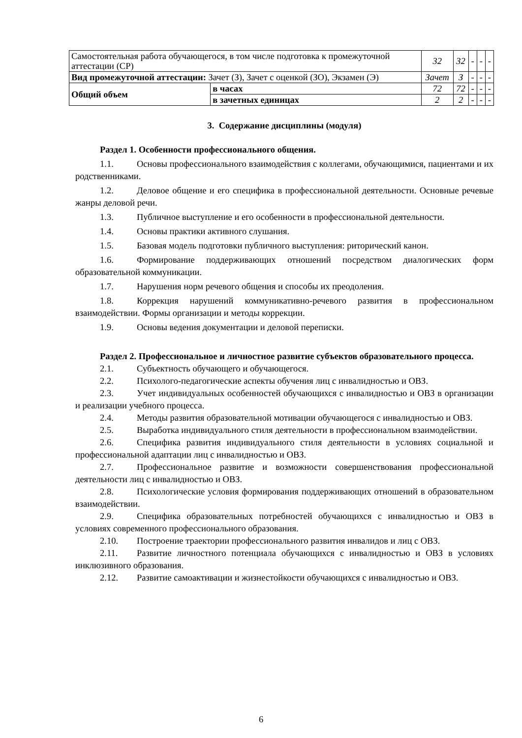| Самостоятельная работа обучающегося, в том числе подготовка к промежуточной аттестации (СР) | | 32 | 32 | - | - | - |
| Вид промежуточной аттестации: Зачет (З), Зачет с оценкой (ЗО), Экзамен (Э) | | Зачет | З | - | - | - |
| Общий объем | в часах | 72 | 72 | - | - | - |
| | в зачетных единицах | 2 | 2 | - | - | - |
3. Содержание дисциплины (модуля)
Раздел 1. Особенности профессионального общения.
1.1. Основы профессионального взаимодействия с коллегами, обучающимися, пациентами и их родственниками.
1.2. Деловое общение и его специфика в профессиональной деятельности. Основные речевые жанры деловой речи.
1.3. Публичное выступление и его особенности в профессиональной деятельности.
1.4. Основы практики активного слушания.
1.5. Базовая модель подготовки публичного выступления: риторический канон.
1.6. Формирование поддерживающих отношений посредством диалогических форм образовательной коммуникации.
1.7. Нарушения норм речевого общения и способы их преодоления.
1.8. Коррекция нарушений коммуникативно-речевого развития в профессиональном взаимодействии. Формы организации и методы коррекции.
1.9. Основы ведения документации и деловой переписки.
Раздел 2. Профессиональное и личностное развитие субъектов образовательного процесса.
2.1. Субъектность обучающего и обучающегося.
2.2. Психолого-педагогические аспекты обучения лиц с инвалидностью и ОВЗ.
2.3. Учет индивидуальных особенностей обучающихся с инвалидностью и ОВЗ в организации и реализации учебного процесса.
2.4. Методы развития образовательной мотивации обучающегося с инвалидностью и ОВЗ.
2.5. Выработка индивидуального стиля деятельности в профессиональном взаимодействии.
2.6. Специфика развития индивидуального стиля деятельности в условиях социальной и профессиональной адаптации лиц с инвалидностью и ОВЗ.
2.7. Профессиональное развитие и возможности совершенствования профессиональной деятельности лиц с инвалидностью и ОВЗ.
2.8. Психологические условия формирования поддерживающих отношений в образовательном взаимодействии.
2.9. Специфика образовательных потребностей обучающихся с инвалидностью и ОВЗ в условиях современного профессионального образования.
2.10. Построение траектории профессионального развития инвалидов и лиц с ОВЗ.
2.11. Развитие личностного потенциала обучающихся с инвалидностью и ОВЗ в условиях инклюзивного образования.
2.12. Развитие самоактивации и жизнестойкости обучающихся с инвалидностью и ОВЗ.
6